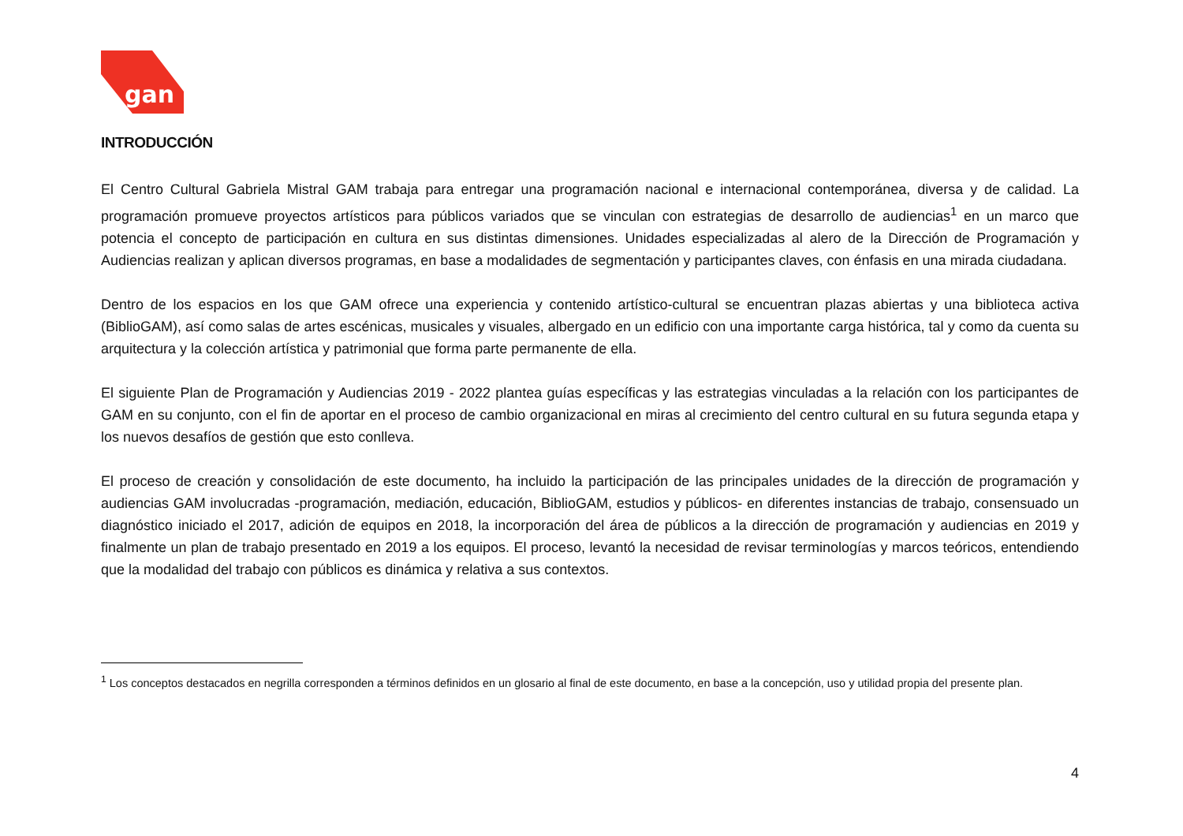gan
INTRODUCCIÓN
El Centro Cultural Gabriela Mistral GAM trabaja para entregar una programación nacional e internacional contemporánea, diversa y de calidad. La programación promueve proyectos artísticos para públicos variados que se vinculan con estrategias de desarrollo de audiencias<sup>1</sup> en un marco que potencia el concepto de participación en cultura en sus distintas dimensiones. Unidades especializadas al alero de la Dirección de Programación y Audiencias realizan y aplican diversos programas, en base a modalidades de segmentación y participantes claves, con énfasis en una mirada ciudadana.
Dentro de los espacios en los que GAM ofrece una experiencia y contenido artístico-cultural se encuentran plazas abiertas y una biblioteca activa (BiblioGAM), así como salas de artes escénicas, musicales y visuales, albergado en un edificio con una importante carga histórica, tal y como da cuenta su arquitectura y la colección artística y patrimonial que forma parte permanente de ella.
El siguiente Plan de Programación y Audiencias 2019 - 2022 plantea guías específicas y las estrategias vinculadas a la relación con los participantes de GAM en su conjunto, con el fin de aportar en el proceso de cambio organizacional en miras al crecimiento del centro cultural en su futura segunda etapa y los nuevos desafíos de gestión que esto conlleva.
El proceso de creación y consolidación de este documento, ha incluido la participación de las principales unidades de la dirección de programación y audiencias GAM involucradas -programación, mediación, educación, BiblioGAM, estudios y públicos- en diferentes instancias de trabajo, consensuado un diagnóstico iniciado el 2017, adición de equipos en 2018, la incorporación del área de públicos a la dirección de programación y audiencias en 2019 y finalmente un plan de trabajo presentado en 2019 a los equipos. El proceso, levantó la necesidad de revisar terminologías y marcos teóricos, entendiendo que la modalidad del trabajo con públicos es dinámica y relativa a sus contextos.
<sup>1</sup> Los conceptos destacados en negrilla corresponden a términos definidos en un glosario al final de este documento, en base a la concepción, uso y utilidad propia del presente plan.
4